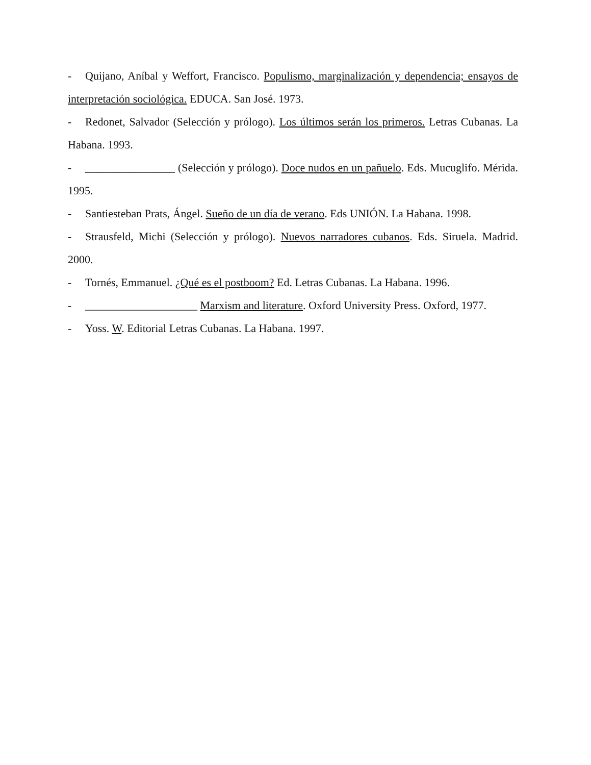- Quijano, Aníbal y Weffort, Francisco. Populismo, marginalización y dependencia; ensayos de interpretación sociológica. EDUCA. San José. 1973.
- Redonet, Salvador (Selección y prólogo). Los últimos serán los primeros. Letras Cubanas. La Habana. 1993.
- ________________ (Selección y prólogo). Doce nudos en un pañuelo. Eds. Mucuglifo. Mérida. 1995.
- Santiesteban Prats, Ángel. Sueño de un día de verano. Eds UNIÓN. La Habana. 1998.
- Strausfeld, Michi (Selección y prólogo). Nuevos narradores cubanos. Eds. Siruela. Madrid. 2000.
- Tornés, Emmanuel. ¿Qué es el postboom? Ed. Letras Cubanas. La Habana. 1996.
- ____________________ Marxism and literature. Oxford University Press. Oxford, 1977.
- Yoss. W. Editorial Letras Cubanas. La Habana. 1997.